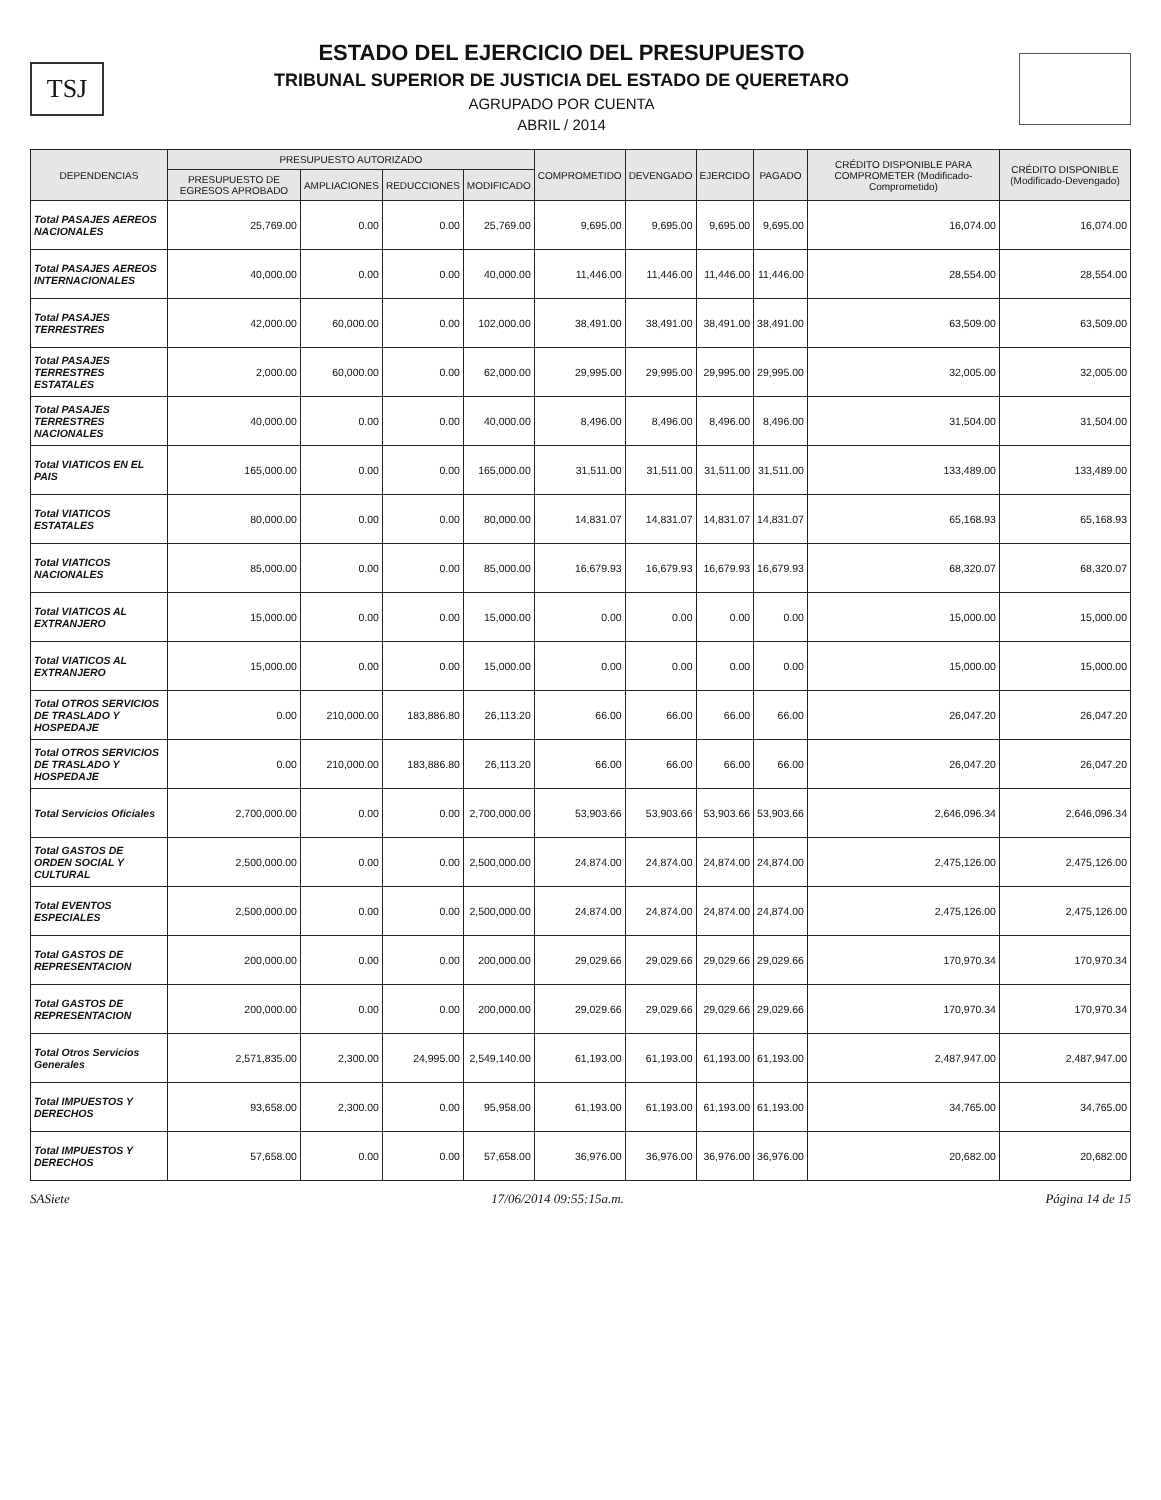TSJ
ESTADO DEL EJERCICIO DEL PRESUPUESTO
TRIBUNAL SUPERIOR DE JUSTICIA DEL ESTADO DE QUERETARO
AGRUPADO POR CUENTA
ABRIL / 2014
| DEPENDENCIAS | PRESUPUESTO AUTORIZADO | | | | COMPROMETIDO | DEVENGADO | EJERCIDO | PAGADO | CRÉDITO DISPONIBLE PARA COMPROMETER (Modificado-Comprometido) | CRÉDITO DISPONIBLE (Modificado-Devengado) |
| --- | --- | --- | --- | --- | --- | --- | --- | --- | --- | --- |
| | PRESUPUESTO DE EGRESOS APROBADO | AMPLIACIONES | REDUCCIONES | MODIFICADO | | | | | | |
| Total PASAJES AEREOS NACIONALES | 25,769.00 | 0.00 | 0.00 | 25,769.00 | 9,695.00 | 9,695.00 | 9,695.00 | 9,695.00 | 16,074.00 | 16,074.00 |
| Total PASAJES AEREOS INTERNACIONALES | 40,000.00 | 0.00 | 0.00 | 40,000.00 | 11,446.00 | 11,446.00 | 11,446.00 | 11,446.00 | 28,554.00 | 28,554.00 |
| Total PASAJES TERRESTRES | 42,000.00 | 60,000.00 | 0.00 | 102,000.00 | 38,491.00 | 38,491.00 | 38,491.00 | 38,491.00 | 63,509.00 | 63,509.00 |
| Total PASAJES TERRESTRES ESTATALES | 2,000.00 | 60,000.00 | 0.00 | 62,000.00 | 29,995.00 | 29,995.00 | 29,995.00 | 29,995.00 | 32,005.00 | 32,005.00 |
| Total PASAJES TERRESTRES NACIONALES | 40,000.00 | 0.00 | 0.00 | 40,000.00 | 8,496.00 | 8,496.00 | 8,496.00 | 8,496.00 | 31,504.00 | 31,504.00 |
| Total VIATICOS EN EL PAIS | 165,000.00 | 0.00 | 0.00 | 165,000.00 | 31,511.00 | 31,511.00 | 31,511.00 | 31,511.00 | 133,489.00 | 133,489.00 |
| Total VIATICOS ESTATALES | 80,000.00 | 0.00 | 0.00 | 80,000.00 | 14,831.07 | 14,831.07 | 14,831.07 | 14,831.07 | 65,168.93 | 65,168.93 |
| Total VIATICOS NACIONALES | 85,000.00 | 0.00 | 0.00 | 85,000.00 | 16,679.93 | 16,679.93 | 16,679.93 | 16,679.93 | 68,320.07 | 68,320.07 |
| Total VIATICOS AL EXTRANJERO | 15,000.00 | 0.00 | 0.00 | 15,000.00 | 0.00 | 0.00 | 0.00 | 0.00 | 15,000.00 | 15,000.00 |
| Total VIATICOS AL EXTRANJERO | 15,000.00 | 0.00 | 0.00 | 15,000.00 | 0.00 | 0.00 | 0.00 | 0.00 | 15,000.00 | 15,000.00 |
| Total OTROS SERVICIOS DE TRASLADO Y HOSPEDAJE | 0.00 | 210,000.00 | 183,886.80 | 26,113.20 | 66.00 | 66.00 | 66.00 | 66.00 | 26,047.20 | 26,047.20 |
| Total OTROS SERVICIOS DE TRASLADO Y HOSPEDAJE | 0.00 | 210,000.00 | 183,886.80 | 26,113.20 | 66.00 | 66.00 | 66.00 | 66.00 | 26,047.20 | 26,047.20 |
| Total Servicios Oficiales | 2,700,000.00 | 0.00 | 0.00 | 2,700,000.00 | 53,903.66 | 53,903.66 | 53,903.66 | 53,903.66 | 2,646,096.34 | 2,646,096.34 |
| Total GASTOS DE ORDEN SOCIAL Y CULTURAL | 2,500,000.00 | 0.00 | 0.00 | 2,500,000.00 | 24,874.00 | 24,874.00 | 24,874.00 | 24,874.00 | 2,475,126.00 | 2,475,126.00 |
| Total EVENTOS ESPECIALES | 2,500,000.00 | 0.00 | 0.00 | 2,500,000.00 | 24,874.00 | 24,874.00 | 24,874.00 | 24,874.00 | 2,475,126.00 | 2,475,126.00 |
| Total GASTOS DE REPRESENTACION | 200,000.00 | 0.00 | 0.00 | 200,000.00 | 29,029.66 | 29,029.66 | 29,029.66 | 29,029.66 | 170,970.34 | 170,970.34 |
| Total GASTOS DE REPRESENTACION | 200,000.00 | 0.00 | 0.00 | 200,000.00 | 29,029.66 | 29,029.66 | 29,029.66 | 29,029.66 | 170,970.34 | 170,970.34 |
| Total Otros Servicios Generales | 2,571,835.00 | 2,300.00 | 24,995.00 | 2,549,140.00 | 61,193.00 | 61,193.00 | 61,193.00 | 61,193.00 | 2,487,947.00 | 2,487,947.00 |
| Total IMPUESTOS Y DERECHOS | 93,658.00 | 2,300.00 | 0.00 | 95,958.00 | 61,193.00 | 61,193.00 | 61,193.00 | 61,193.00 | 34,765.00 | 34,765.00 |
| Total IMPUESTOS Y DERECHOS | 57,658.00 | 0.00 | 0.00 | 57,658.00 | 36,976.00 | 36,976.00 | 36,976.00 | 36,976.00 | 20,682.00 | 20,682.00 |
SASiete 17/06/2014 09:55:15a.m. Página 14 de 15